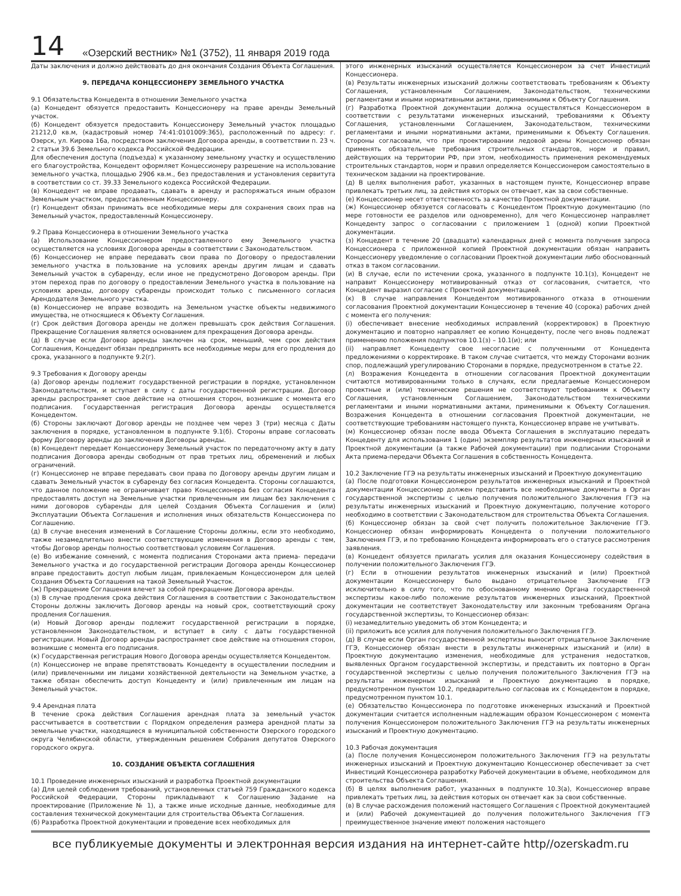14 «Озерский вестник» №1 (3752), 11 января 2019 года
Даты заключения и должно действовать до дня окончания Создания Объекта Соглашения.
9. ПЕРЕДАЧА КОНЦЕССИОНЕРУ ЗЕМЕЛЬНОГО УЧАСТКА
9.1 Обязательства Концедента в отношении Земельного участка
(а) Концедент обязуется предоставить Концессионеру на праве аренды Земельный участок.
(б) Концедент обязуется предоставить Концессионеру Земельный участок площадью 21212,0 кв.м, (кадастровый номер 74:41:0101009:365), расположенный по адресу: г. Озерск, ул. Кирова 16а, посредством заключения Договора аренды, в соответствии п. 23 ч. 2 статьи 39.6 Земельного кодекса Российской Федерации.
Для обеспечения доступа (подъезда) к указанному земельному участку и осуществлению его благоустройства, Концедент оформляет Концессионеру разрешение на использование земельного участка, площадью 2906 кв.м., без предоставления и установления сервитута в соответствии со ст. 39.33 Земельного кодекса Российской Федерации.
(в) Концедент не вправе продавать, сдавать в аренду и распоряжаться иным образом Земельным участком, предоставленным Концессионеру.
(г) Концедент обязан принимать все необходимые меры для сохранения своих прав на Земельный участок, предоставленный Концессионеру.
9.2 Права Концессионера в отношении Земельного участка
(а) Использование Концессионером предоставленного ему Земельного участка осуществляется на условиях Договора аренды в соответствии с Законодательством.
(б) Концессионер не вправе передавать свои права по Договору о предоставлении земельного участка в пользование на условиях аренды другим лицам и сдавать Земельный участок в субаренду, если иное не предусмотрено Договором аренды. При этом переход прав по договору о предоставлении Земельного участка в пользование на условиях аренды, договору субаренды происходит только с письменного согласия Арендодателя Земельного участка.
(в) Концессионер не вправе возводить на Земельном участке объекты недвижимого имущества, не относящиеся к Объекту Соглашения.
(г) Срок действия Договора аренды не должен превышать срок действия Соглашения. Прекращение Соглашения является основанием для прекращения Договора аренды.
(д) В случае если Договор аренды заключен на срок, меньший, чем срок действия Соглашения, Концедент обязан предпринять все необходимые меры для его продления до срока, указанного в подпункте 9.2(г).
9.3 Требования к Договору аренды
(а) Договор аренды подлежит государственной регистрации в порядке, установленном Законодательством, и вступает в силу с даты государственной регистрации. Договор аренды распространяет свое действие на отношения сторон, возникшие с момента его подписания. Государственная регистрация Договора аренды осуществляется Концедентом.
(б) Стороны заключают Договор аренды не позднее чем через 3 (три) месяца с Даты заключения в порядке, установленном в подпункте 9.1(б). Стороны вправе согласовать форму Договору аренды до заключения Договоры аренды.
(в) Концедент передает Концессионеру Земельный участок по передаточному акту в дату подписания Договора аренды свободным от прав третьих лиц, обременений и любых ограничений.
(г) Концессионер не вправе передавать свои права по Договору аренды другим лицам и сдавать Земельный участок в субаренду без согласия Концедента. Стороны соглашаются, что данное положение не ограничивает право Концессионера без согласия Концедента предоставлять доступ на Земельные участки привлеченным им лицам без заключения с ними договоров субаренды для целей Создания Объекта Соглашения и (или) Эксплуатации Объекта Соглашения и исполнения иных обязательств Концессионера по Соглашению.
(д) В случае внесения изменений в Соглашение Стороны должны, если это необходимо, также незамедлительно внести соответствующие изменения в Договор аренды с тем, чтобы Договор аренды полностью соответствовал условиям Соглашения.
(е) Во избежание сомнений, с момента подписания Сторонами акта приема- передачи Земельного участка и до государственной регистрации Договора аренды Концессионер вправе предоставить доступ любым лицам, привлекаемым Концессионером для целей Создания Объекта Соглашения на такой Земельный Участок.
(ж) Прекращение Соглашения влечет за собой прекращение Договора аренды.
(з) В случае продления срока действия Соглашения в соответствии с Законодательством Стороны должны заключить Договор аренды на новый срок, соответствующий сроку продления Соглашения.
(и) Новый Договор аренды подлежит государственной регистрации в порядке, установленном Законодательством, и вступает в силу с даты государственной регистрации. Новый Договор аренды распространяет свое действие на отношения сторон, возникшие с момента его подписания.
(к) Государственная регистрация Нового Договора аренды осуществляется Концедентом.
(л) Концессионер не вправе препятствовать Концеденту в осуществлении последним и (или) привлеченными им лицами хозяйственной деятельности на Земельном участке, а также обязан обеспечить доступ Концеденту и (или) привлеченным им лицам на Земельный участок.
9.4 Арендная плата
В течение срока действия Соглашения арендная плата за земельный участок рассчитывается в соответствии с Порядком определения размера арендной платы за земельные участки, находящиеся в муниципальной собственности Озерского городского округа Челябинской области, утвержденным решением Собрания депутатов Озерского городского округа.
10. СОЗДАНИЕ ОБЪЕКТА СОГЛАШЕНИЯ
10.1 Проведение инженерных изысканий и разработка Проектной документации
(а) Для целей соблюдения требований, установленных статьей 759 Гражданского кодекса Российской Федерации, Стороны прикладывают к Соглашению Задание на проектирование (Приложение № 1), а также иные исходные данные, необходимые для составления технической документации для строительства Объекта Соглашения.
(б) Разработка Проектной документации и проведение всех необходимых для
этого инженерных изысканий осуществляется Концессионером за счет Инвестиций Концессионера.
(в) Результаты инженерных изысканий должны соответствовать требованиям к Объекту Соглашения, установленным Соглашением, Законодательством, техническими регламентами и иными нормативными актами, применимыми к Объекту Соглашения.
(г) Разработка Проектной документации должна осуществляться Концессионером в соответствии с результатами инженерных изысканий, требованиями к Объекту Соглашения, установленными Соглашением, Законодательством, техническими регламентами и иными нормативными актами, применимыми к Объекту Соглашения. Стороны согласовали, что при проектировании ледовой арены Концессионер обязан применять обязательные требования строительных стандартов, норм и правил, действующих на территории РФ, при этом, необходимость применения рекомендуемых строительных стандартов, норм и правил определяется Концессионером самостоятельно в техническом задании на проектирование.
(д) В целях выполнения работ, указанных в настоящем пункте, Концессионер вправе привлекать третьих лиц, за действия которых он отвечает, как за свои собственные.
(е) Концессионер несет ответственность за качество Проектной документации.
(ж) Концессионер обязуется согласовать с Концедентом Проектную документацию (по мере готовности ее разделов или одновременно), для чего Концессионер направляет Концеденту запрос о согласовании с приложением 1 (одной) копии Проектной документации.
(з) Концедент в течение 20 (двадцати) календарных дней с момента получения запроса Концессионера с приложенной копией Проектной документации обязан направить Концессионеру уведомление о согласовании Проектной документации либо обоснованный отказ в таком согласовании.
(и) В случае, если по истечении срока, указанного в подпункте 10.1(з), Концедент не направит Концессионеру мотивированный отказ от согласования, считается, что Концедент выразил согласие с Проектной документацией.
(к) В случае направления Концедентом мотивированного отказа в отношении согласования Проектной документации Концессионер в течение 40 (сорока) рабочих дней с момента его получения:
(i) обеспечивает внесение необходимых исправлений (корректировок) в Проектную документацию и повторно направляет ее копию Концеденту, после чего вновь подлежат применению положения подпунктов 10.1(з) – 10.1(и); или
(ii) направляет Концеденту свое несогласие с полученными от Концедента предложениями о корректировке. В таком случае считается, что между Сторонами возник спор, подлежащий урегулированию Сторонами в порядке, предусмотренном в статье 22.
(л) Возражения Концедента в отношении согласования Проектной документации считаются мотивированными только в случаях, если предлагаемые Концессионером проектные и (или) технические решения не соответствуют требованиям к Объекту Соглашения, установленным Соглашением, Законодательством техническими регламентами и иными нормативными актами, применимыми к Объекту Соглашения. Возражения Концедента в отношении согласования Проектной документации, не соответствующие требованиям настоящего пункта, Концессионер вправе не учитывать.
(м) Концессионер обязан после ввода Объекта Соглашения в эксплуатацию передать Концеденту для использования 1 (один) экземпляр результатов инженерных изысканий и Проектной документации (а также Рабочей документации) при подписании Сторонами Акта приема-передачи Объекта Соглашения в собственность Концедента.
10.2 Заключение ГГЭ на результаты инженерных изысканий и Проектную документацию
(а) После подготовки Концессионером результатов инженерных изысканий и Проектной документации Концессионер должен представить все необходимые документы в Орган государственной экспертизы с целью получения положительного Заключения ГГЭ на результаты инженерных изысканий и Проектную документацию, получение которого необходимо в соответствии с Законодательством для строительства Объекта Соглашения.
(б) Концессионер обязан за свой счет получить положительное Заключение ГГЭ. Концессионер обязан информировать Концедента о получении положительного Заключения ГГЭ, и по требованию Концедента информировать его о статусе рассмотрения заявления.
(в) Концедент обязуется прилагать усилия для оказания Концессионеру содействия в получении положительного Заключения ГГЭ.
(г) Если в отношении результатов инженерных изысканий и (или) Проектной документации Концессионеру было выдано отрицательное Заключение ГГЭ исключительно в силу того, что по обоснованному мнению Органа государственной экспертизы какое-либо положение результатов инженерных изысканий, Проектной документации не соответствует Законодательству или законным требованиям Органа государственной экспертизы, то Концессионер обязан:
(i) незамедлительно уведомить об этом Концедента; и
(ii) приложить все усилия для получения положительного Заключения ГГЭ.
(д) В случае если Орган государственной экспертизы выносит отрицательное Заключение ГГЭ, Концессионер обязан внести в результаты инженерных изысканий и (или) в Проектную документацию изменения, необходимые для устранения недостатков, выявленных Органом государственной экспертизы, и представить их повторно в Орган государственной экспертизы с целью получения положительного Заключения ГГЭ на результаты инженерных изысканий и Проектную документацию в порядке, предусмотренном пунктом 10.2, предварительно согласовав их с Концедентом в порядке, предусмотренном пунктом 10.1.
(е) Обязательство Концессионера по подготовке инженерных изысканий и Проектной документации считается исполненным надлежащим образом Концессионером с момента получения Концессионером положительного Заключения ГГЭ на результаты инженерных изысканий и Проектную документацию.
10.3 Рабочая документация
(а) После получения Концессионером положительного Заключения ГГЭ на результаты инженерных изысканий и Проектную документацию Концессионер обеспечивает за счет Инвестиций Концессионера разработку Рабочей документации в объеме, необходимом для строительства Объекта Соглашения.
(б) В целях выполнения работ, указанных в подпункте 10.3(а), Концессионер вправе привлекать третьих лиц, за действия которых он отвечает как за свои собственные.
(в) В случае расхождения положений настоящего Соглашения с Проектной документацией и (или) Рабочей документацией до получения положительного Заключения ГГЭ преимущественное значение имеют положения настоящего
все публикуемые документы и электронная версия издания на интернет-сайте http//ozerskadm.ru